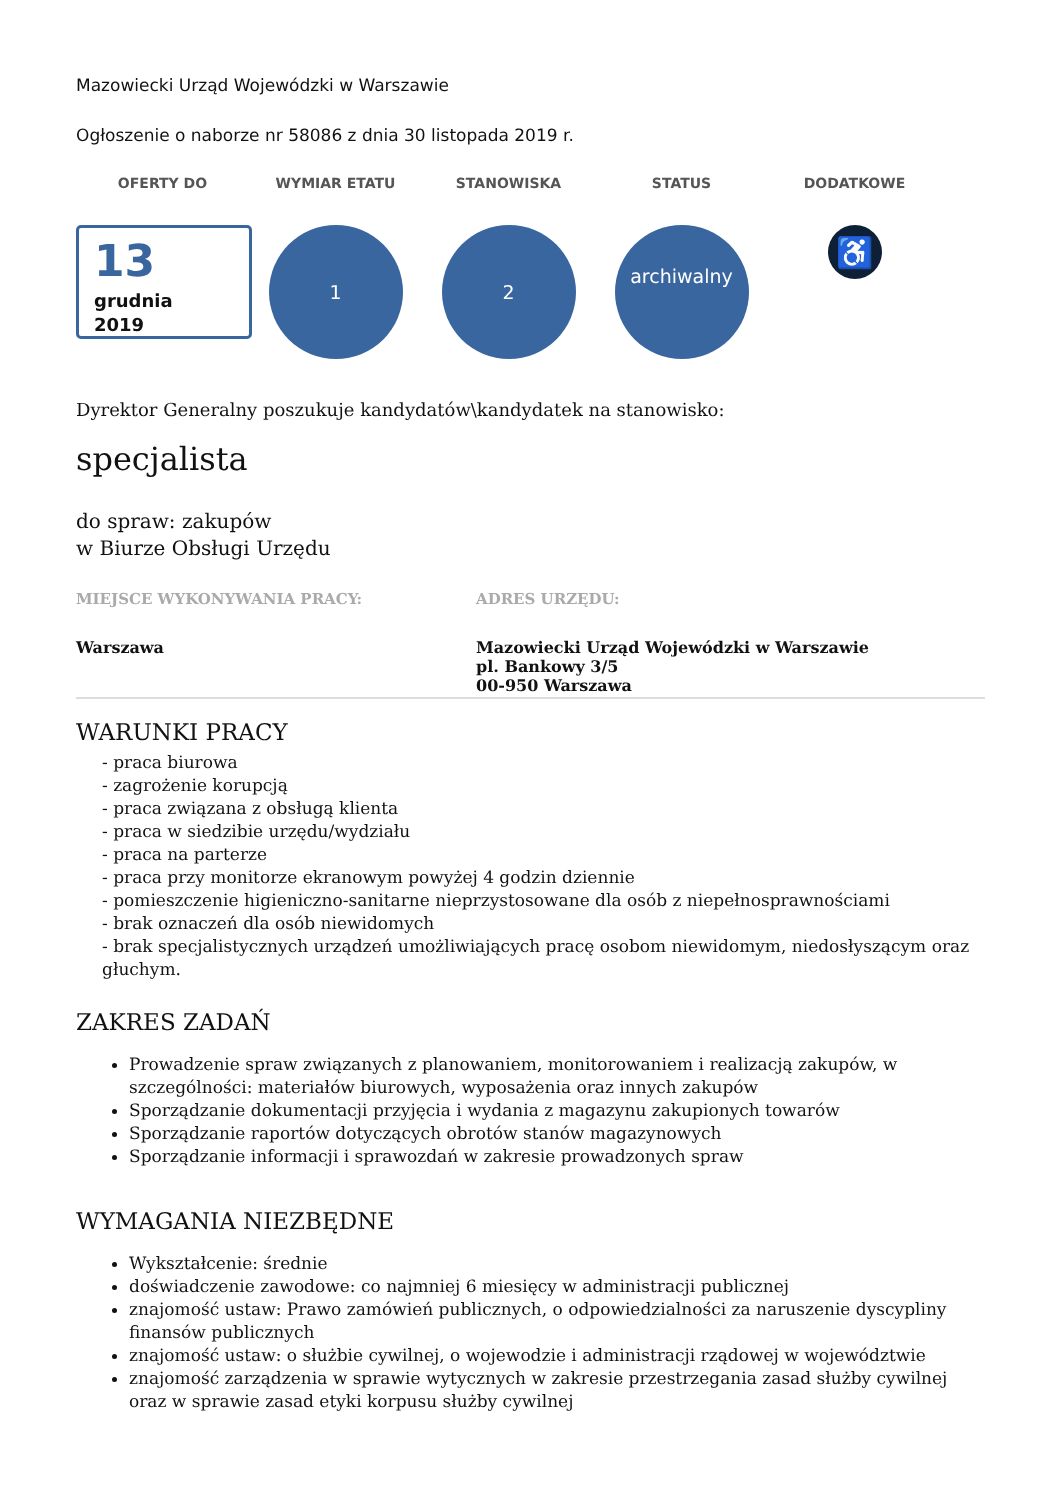Mazowiecki Urząd Wojewódzki w Warszawie
Ogłoszenie o naborze nr 58086 z dnia 30 listopada 2019 r.
OFERTY DO
13
grudnia
2019
WYMIAR ETATU
1
STANOWISKA
2
STATUS
archiwalny
DODATKOWE
♿
Dyrektor Generalny poszukuje kandydatów\kandydatek na stanowisko:
specjalista
do spraw: zakupów
w Biurze Obsługi Urzędu
MIEJSCE WYKONYWANIA PRACY:
Warszawa
ADRES URZĘDU:
Mazowiecki Urząd Wojewódzki w Warszawie
pl. Bankowy 3/5
00-950 Warszawa
WARUNKI PRACY
- praca biurowa
- zagrożenie korupcją
- praca związana z obsługą klienta
- praca w siedzibie urzędu/wydziału
- praca na parterze
- praca przy monitorze ekranowym powyżej 4 godzin dziennie
- pomieszczenie higieniczno-sanitarne nieprzystosowane dla osób z niepełnosprawnościami
- brak oznaczeń dla osób niewidomych
- brak specjalistycznych urządzeń umożliwiających pracę osobom niewidomym, niedosłyszącym oraz głuchym.
ZAKRES ZADAŃ
Prowadzenie spraw związanych z planowaniem, monitorowaniem i realizacją zakupów, w szczególności: materiałów biurowych, wyposażenia oraz innych zakupów
Sporządzanie dokumentacji przyjęcia i wydania z magazynu zakupionych towarów
Sporządzanie raportów dotyczących obrotów stanów magazynowych
Sporządzanie informacji i sprawozdań w zakresie prowadzonych spraw
WYMAGANIA NIEZBĘDNE
Wykształcenie: średnie
doświadczenie zawodowe: co najmniej 6 miesięcy w administracji publicznej
znajomość ustaw: Prawo zamówień publicznych, o odpowiedzialności za naruszenie dyscypliny finansów publicznych
znajomość ustaw: o służbie cywilnej, o wojewodzie i administracji rządowej w województwie
znajomość zarządzenia w sprawie wytycznych w zakresie przestrzegania zasad służby cywilnej oraz w sprawie zasad etyki korpusu służby cywilnej